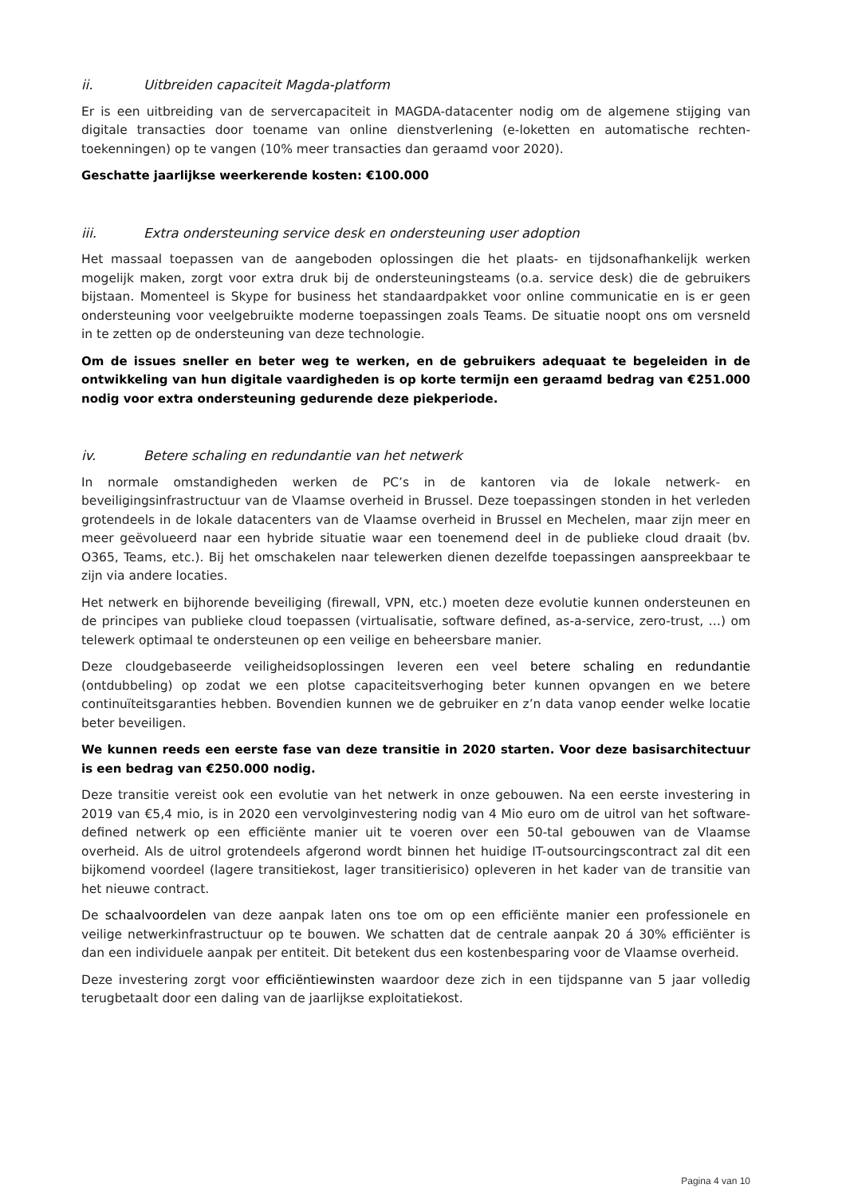ii. Uitbreiden capaciteit Magda-platform
Er is een uitbreiding van de servercapaciteit in MAGDA-datacenter nodig om de algemene stijging van digitale transacties door toename van online dienstverlening (e-loketten en automatische rechten-toekenningen) op te vangen (10% meer transacties dan geraamd voor 2020).
Geschatte jaarlijkse weerkerende kosten: €100.000
iii. Extra ondersteuning service desk en ondersteuning user adoption
Het massaal toepassen van de aangeboden oplossingen die het plaats- en tijdsonafhankelijk werken mogelijk maken, zorgt voor extra druk bij de ondersteuningsteams (o.a. service desk) die de gebruikers bijstaan. Momenteel is Skype for business het standaardpakket voor online communicatie en is er geen ondersteuning voor veelgebruikte moderne toepassingen zoals Teams. De situatie noopt ons om versneld in te zetten op de ondersteuning van deze technologie.
Om de issues sneller en beter weg te werken, en de gebruikers adequaat te begeleiden in de ontwikkeling van hun digitale vaardigheden is op korte termijn een geraamd bedrag van €251.000 nodig voor extra ondersteuning gedurende deze piekperiode.
iv. Betere schaling en redundantie van het netwerk
In normale omstandigheden werken de PC’s in de kantoren via de lokale netwerk- en beveiligingsinfrastructuur van de Vlaamse overheid in Brussel. Deze toepassingen stonden in het verleden grotendeels in de lokale datacenters van de Vlaamse overheid in Brussel en Mechelen, maar zijn meer en meer geëvolueerd naar een hybride situatie waar een toenemend deel in de publieke cloud draait (bv. O365, Teams, etc.). Bij het omschakelen naar telewerken dienen dezelfde toepassingen aanspreekbaar te zijn via andere locaties.
Het netwerk en bijhorende beveiliging (firewall, VPN, etc.) moeten deze evolutie kunnen ondersteunen en de principes van publieke cloud toepassen (virtualisatie, software defined, as-a-service, zero-trust, …) om telewerk optimaal te ondersteunen op een veilige en beheersbare manier.
Deze cloudgebaseerde veiligheidsoplossingen leveren een veel betere schaling en redundantie (ontdubbeling) op zodat we een plotse capaciteitsverhoging beter kunnen opvangen en we betere continuïteitsgaranties hebben. Bovendien kunnen we de gebruiker en z’n data vanop eender welke locatie beter beveiligen.
We kunnen reeds een eerste fase van deze transitie in 2020 starten. Voor deze basisarchitectuur is een bedrag van €250.000 nodig.
Deze transitie vereist ook een evolutie van het netwerk in onze gebouwen. Na een eerste investering in 2019 van €5,4 mio, is in 2020 een vervolginvestering nodig van 4 Mio euro om de uitrol van het software-defined netwerk op een efficiënte manier uit te voeren over een 50-tal gebouwen van de Vlaamse overheid. Als de uitrol grotendeels afgerond wordt binnen het huidige IT-outsourcingscontract zal dit een bijkomend voordeel (lagere transitiekost, lager transitierisico) opleveren in het kader van de transitie van het nieuwe contract.
De schaalvoordelen van deze aanpak laten ons toe om op een efficiënte manier een professionele en veilige netwerkinfrastructuur op te bouwen. We schatten dat de centrale aanpak 20 á 30% efficiënter is dan een individuele aanpak per entiteit. Dit betekent dus een kostenbesparing voor de Vlaamse overheid.
Deze investering zorgt voor efficiëntiewinsten waardoor deze zich in een tijdspanne van 5 jaar volledig terugbetaalt door een daling van de jaarlijkse exploitatiekost.
Pagina 4 van 10